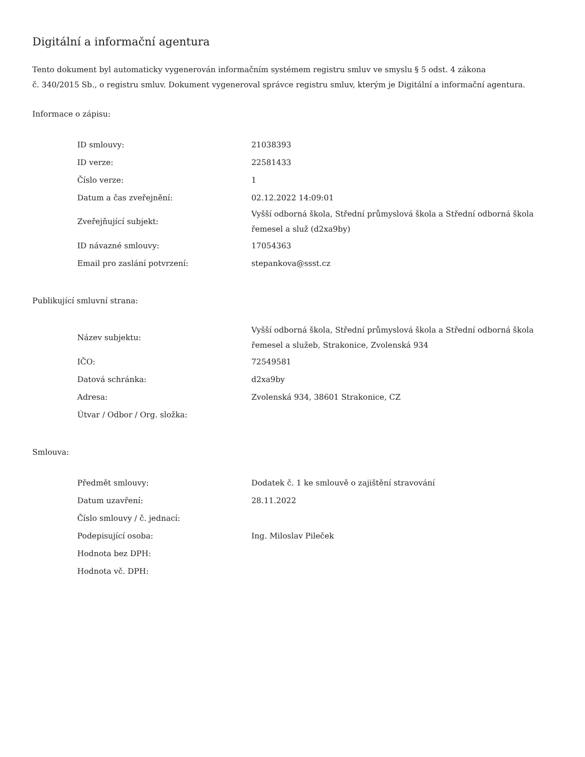Digitální a informační agentura
Tento dokument byl automaticky vygenerován informačním systémem registru smluv ve smyslu § 5 odst. 4 zákona
č. 340/2015 Sb., o registru smluv. Dokument vygeneroval správce registru smluv, kterým je Digitální a informační agentura.
Informace o zápisu:
| ID smlouvy: | 21038393 |
| ID verze: | 22581433 |
| Číslo verze: | 1 |
| Datum a čas zveřejnění: | 02.12.2022 14:09:01 |
| Zveřejňující subjekt: | Vyšší odborná škola, Střední průmyslová škola a Střední odborná škola řemesel a služ (d2xa9by) |
| ID návazné smlouvy: | 17054363 |
| Email pro zaslání potvrzení: | stepankova@ssst.cz |
Publikující smluvní strana:
| Název subjektu: | Vyšší odborná škola, Střední průmyslová škola a Střední odborná škola řemesel a služeb, Strakonice, Zvolenská 934 |
| IČO: | 72549581 |
| Datová schránka: | d2xa9by |
| Adresa: | Zvolenská 934, 38601 Strakonice, CZ |
| Útvar / Odbor / Org. složka: | |
Smlouva:
| Předmět smlouvy: | Dodatek č. 1 ke smlouvě o zajištění stravování |
| Datum uzavření: | 28.11.2022 |
| Číslo smlouvy / č. jednací: | |
| Podepisující osoba: | Ing. Miloslav Pileček |
| Hodnota bez DPH: | |
| Hodnota vč. DPH: | |